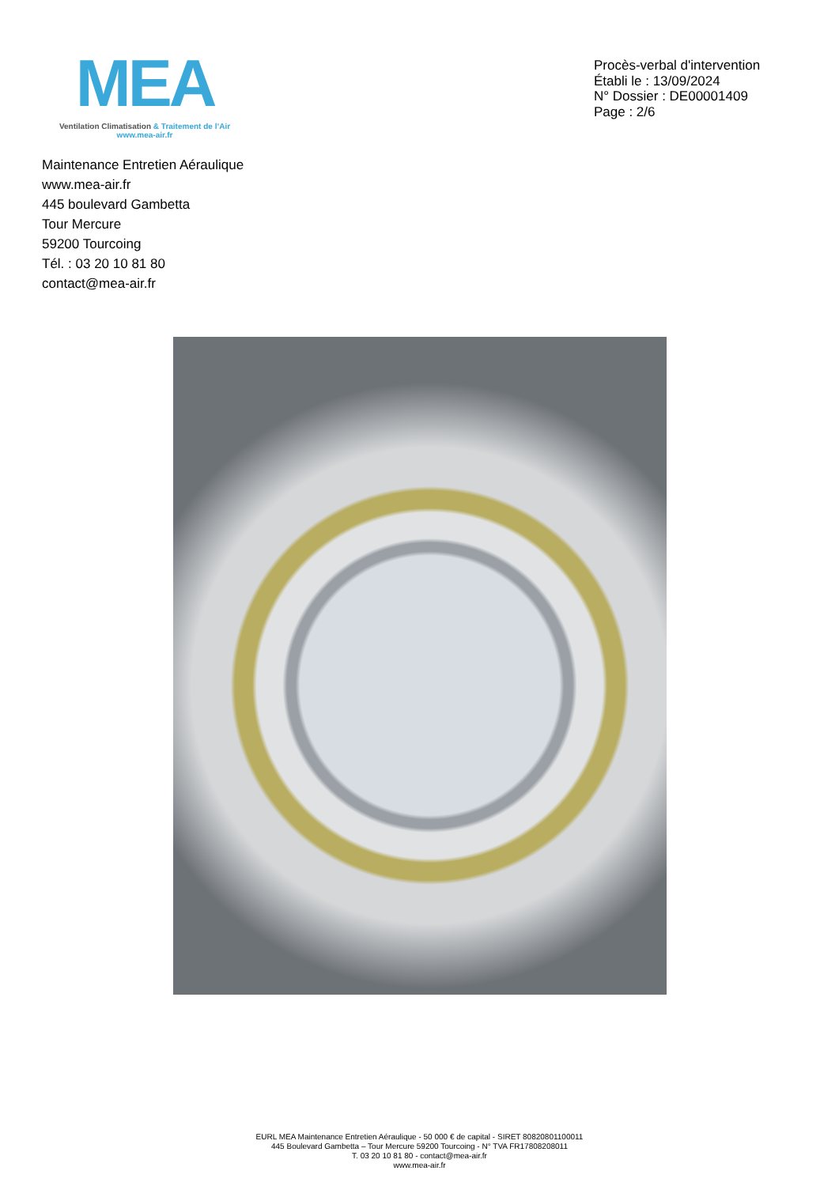MEA
Ventilation Climatisation & Traitement de l’Air
www.mea-air.fr
Procès-verbal d'intervention
Établi le : 13/09/2024
N° Dossier : DE00001409
Page : 2/6
Maintenance Entretien Aéraulique
www.mea-air.fr
445 boulevard Gambetta
Tour Mercure
59200 Tourcoing
Tél. : 03 20 10 81 80
contact@mea-air.fr
EURL MEA Maintenance Entretien Aéraulique - 50 000 € de capital - SIRET 80820801100011
445 Boulevard Gambetta – Tour Mercure 59200 Tourcoing - N° TVA FR17808208011
T. 03 20 10 81 80 - contact@mea-air.fr
www.mea-air.fr